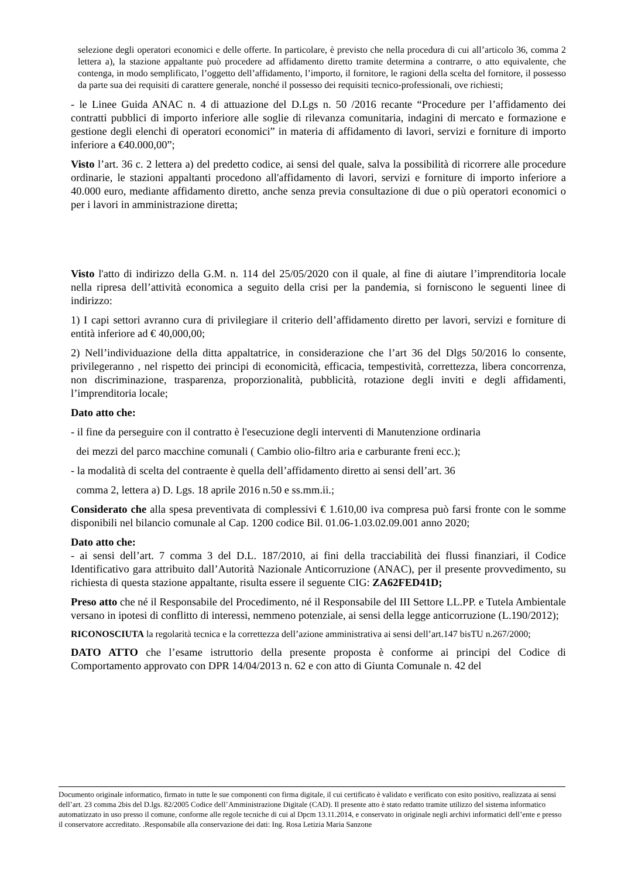selezione degli operatori economici e delle offerte. In particolare, è previsto che nella procedura di cui all’articolo 36, comma 2 lettera a), la stazione appaltante può procedere ad affidamento diretto tramite determina a contrarre, o atto equivalente, che contenga, in modo semplificato, l’oggetto dell’affidamento, l’importo, il fornitore, le ragioni della scelta del fornitore, il possesso da parte sua dei requisiti di carattere generale, nonché il possesso dei requisiti tecnico-professionali, ove richiesti;
- le Linee Guida ANAC n. 4 di attuazione del D.Lgs n. 50 /2016 recante “Procedure per l’affidamento dei contratti pubblici di importo inferiore alle soglie di rilevanza comunitaria, indagini di mercato e formazione e gestione degli elenchi di operatori economici” in materia di affidamento di lavori, servizi e forniture di importo inferiore a €40.000,00”;
Visto l’art. 36 c. 2 lettera a) del predetto codice, ai sensi del quale, salva la possibilità di ricorrere alle procedure ordinarie, le stazioni appaltanti procedono all'affidamento di lavori, servizi e forniture di importo inferiore a 40.000 euro, mediante affidamento diretto, anche senza previa consultazione di due o più operatori economici o per i lavori in amministrazione diretta;
Visto l'atto di indirizzo della G.M. n. 114 del 25/05/2020 con il quale, al fine di aiutare l’imprenditoria locale nella ripresa dell’attività economica a seguito della crisi per la pandemia, si forniscono le seguenti linee di indirizzo:
1) I capi settori avranno cura di privilegiare il criterio dell’affidamento diretto per lavori, servizi e forniture di entità inferiore ad € 40,000,00;
2) Nell’individuazione della ditta appaltatrice, in considerazione che l’art 36 del Dlgs 50/2016 lo consente, privilegeranno , nel rispetto dei principi di economicità, efficacia, tempestività, correttezza, libera concorrenza, non discriminazione, trasparenza, proporzionalità, pubblicità, rotazione degli inviti e degli affidamenti, l’imprenditoria locale;
Dato atto che:
- il fine da perseguire con il contratto è l'esecuzione degli interventi di Manutenzione ordinaria
dei mezzi del parco macchine comunali ( Cambio olio-filtro aria e carburante freni ecc.);
- la modalità di scelta del contraente è quella dell’affidamento diretto ai sensi dell’art. 36
comma 2, lettera a) D. Lgs. 18 aprile 2016 n.50 e ss.mm.ii.;
Considerato che alla spesa preventivata di complessivi € 1.610,00 iva compresa può farsi fronte con le somme disponibili nel bilancio comunale al Cap. 1200 codice Bil. 01.06-1.03.02.09.001 anno 2020;
Dato atto che:
- ai sensi dell’art. 7 comma 3 del D.L. 187/2010, ai fini della tracciabilità dei flussi finanziari, il Codice Identificativo gara attribuito dall’Autorità Nazionale Anticorruzione (ANAC), per il presente provvedimento, su richiesta di questa stazione appaltante, risulta essere il seguente CIG: ZA62FED41D;
Preso atto che né il Responsabile del Procedimento, né il Responsabile del III Settore LL.PP. e Tutela Ambientale versano in ipotesi di conflitto di interessi, nemmeno potenziale, ai sensi della legge anticorruzione (L.190/2012);
RICONOSCIUTA la regolarità tecnica e la correttezza dell’azione amministrativa ai sensi dell’art.147 bisTU n.267/2000;
DATO ATTO che l’esame istruttorio della presente proposta è conforme ai principi del Codice di Comportamento approvato con DPR 14/04/2013 n. 62 e con atto di Giunta Comunale n. 42 del
Documento originale informatico, firmato in tutte le sue componenti con firma digitale, il cui certificato è validato e verificato con esito positivo, realizzata ai sensi dell’art. 23 comma 2bis del D.lgs. 82/2005 Codice dell’Amministrazione Digitale (CAD). Il presente atto è stato redatto tramite utilizzo del sistema informatico automatizzato in uso presso il comune, conforme alle regole tecniche di cui al Dpcm 13.11.2014, e conservato in originale negli archivi informatici dell’ente e presso il conservatore accreditato. .Responsabile alla conservazione dei dati: Ing. Rosa Letizia Maria Sanzone